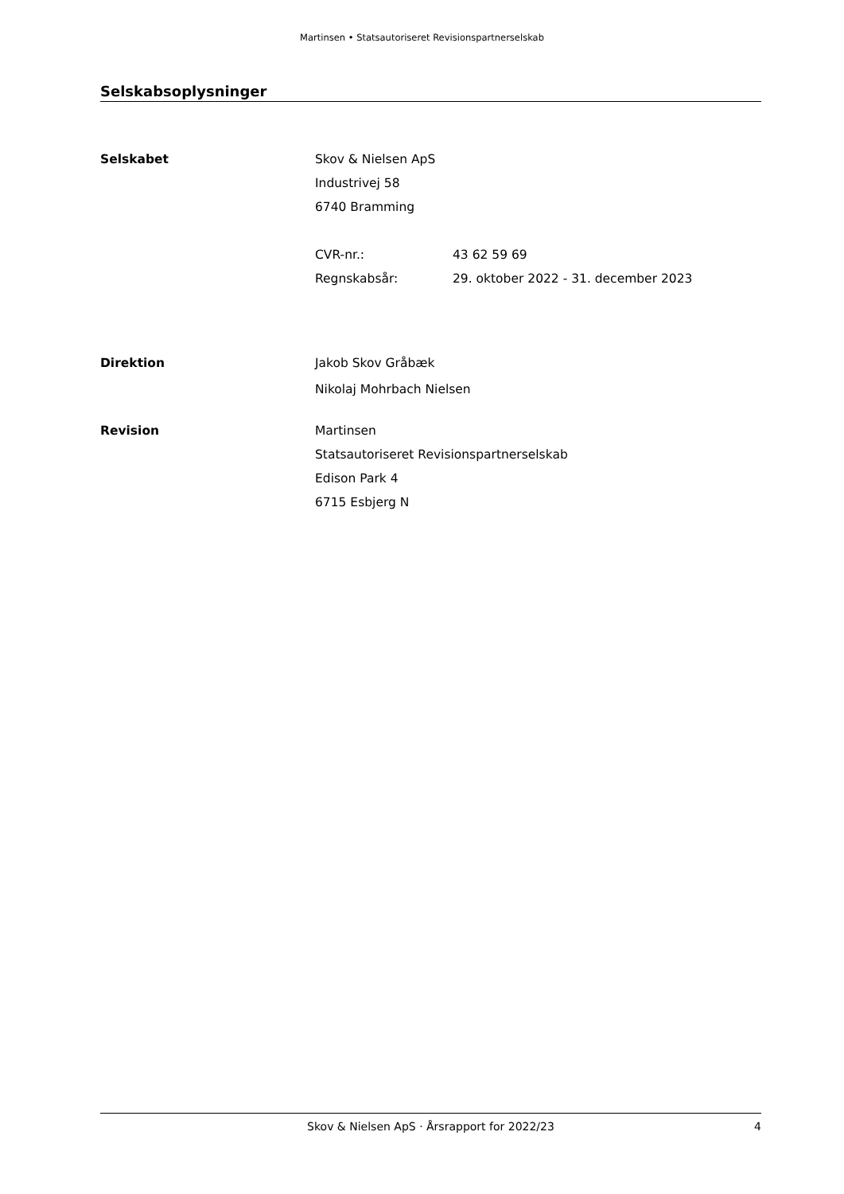Martinsen • Statsautoriseret Revisionspartnerselskab
Selskabsoplysninger
Selskabet Skov & Nielsen ApS
Industrivej 58
6740 Bramming
CVR-nr.: 43 62 59 69
Regnskabsår: 29. oktober 2022 - 31. december 2023
Direktion Jakob Skov Gråbæk
Nikolaj Mohrbach Nielsen
Revision Martinsen
Statsautoriseret Revisionspartnerselskab
Edison Park 4
6715 Esbjerg N
Skov & Nielsen ApS · Årsrapport for 2022/23 4